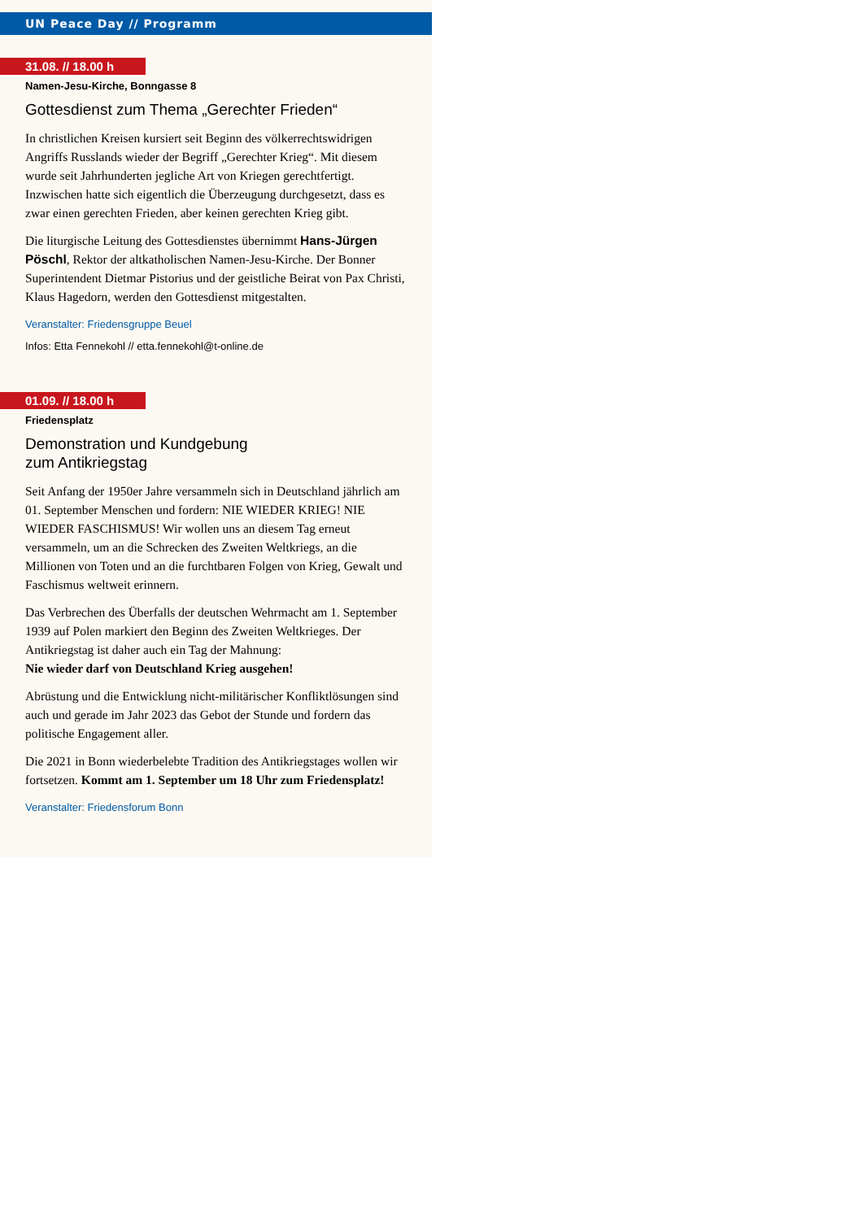UN Peace Day // Programm
31.08. // 18.00 h
Namen-Jesu-Kirche, Bonngasse 8
Gottesdienst zum Thema „Gerechter Frieden“
In christlichen Kreisen kursiert seit Beginn des völkerrechtswidrigen Angriffs Russlands wieder der Begriff „Gerechter Krieg“. Mit diesem wurde seit Jahrhunderten jegliche Art von Kriegen gerechtfertigt. Inzwischen hatte sich eigentlich die Überzeugung durchgesetzt, dass es zwar einen gerechten Frieden, aber keinen gerechten Krieg gibt.
Die liturgische Leitung des Gottesdienstes übernimmt Hans-Jürgen Pöschl, Rektor der altkatholischen Namen-Jesu-Kirche. Der Bonner Superintendent Dietmar Pistorius und der geistliche Beirat von Pax Christi, Klaus Hagedorn, werden den Gottesdienst mitgestalten.
Veranstalter: Friedensgruppe Beuel
Infos: Etta Fennekohl // etta.fennekohl@t-online.de
01.09. // 18.00 h
Friedensplatz
Demonstration und Kundgebung
zum Antikriegstag
Seit Anfang der 1950er Jahre versammeln sich in Deutschland jährlich am 01. September Menschen und fordern: NIE WIEDER KRIEG! NIE WIEDER FASCHISMUS! Wir wollen uns an diesem Tag erneut versammeln, um an die Schrecken des Zweiten Weltkriegs, an die Millionen von Toten und an die furchtbaren Folgen von Krieg, Gewalt und Faschismus weltweit erinnern.
Das Verbrechen des Überfalls der deutschen Wehrmacht am 1. September 1939 auf Polen markiert den Beginn des Zweiten Weltkrieges. Der Antikriegstag ist daher auch ein Tag der Mahnung:
Nie wieder darf von Deutschland Krieg ausgehen!
Abrüstung und die Entwicklung nicht-militärischer Konfliktlösungen sind auch und gerade im Jahr 2023 das Gebot der Stunde und fordern das politische Engagement aller.
Die 2021 in Bonn wiederbelebte Tradition des Antikriegstages wollen wir fortsetzen. Kommt am 1. September um 18 Uhr zum Friedensplatz!
Veranstalter: Friedensforum Bonn